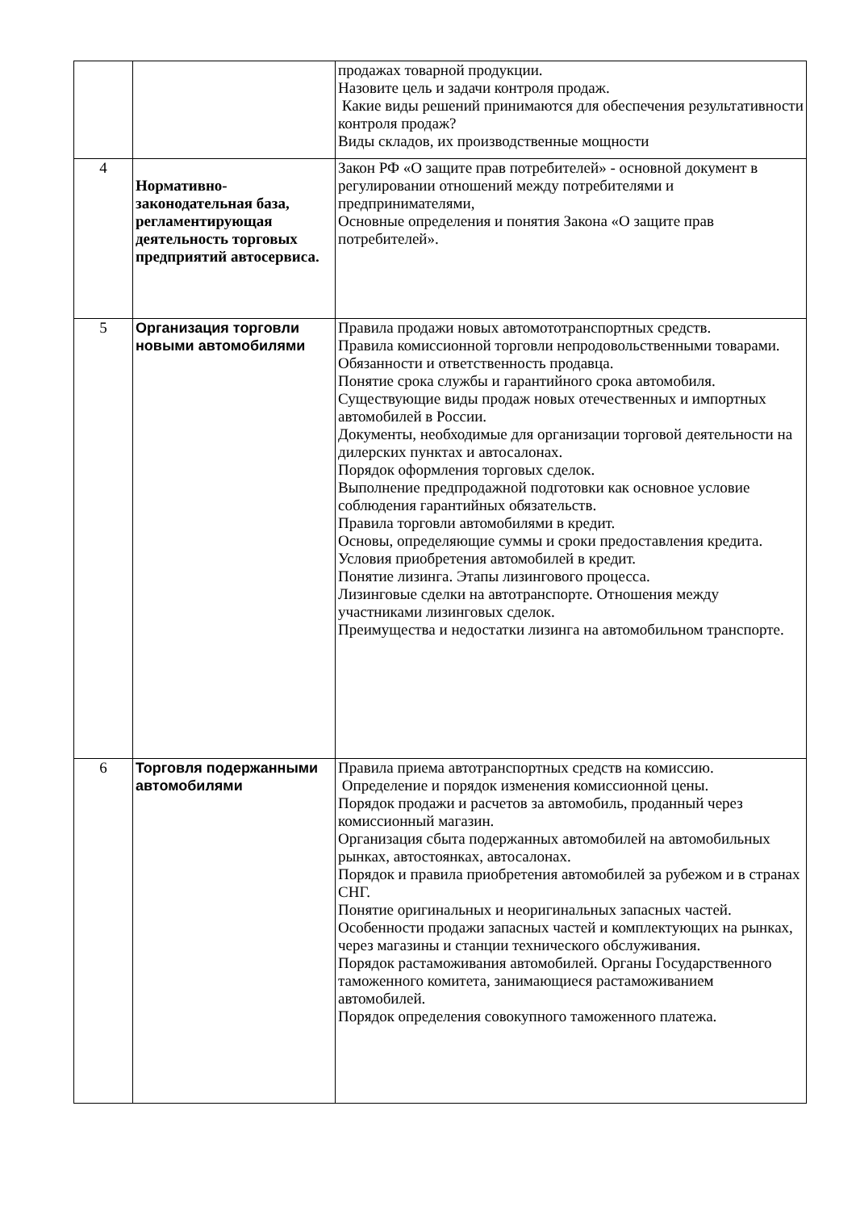| | | продажах товарной продукции. Назовите цель и задачи контроля продаж. Какие виды решений принимаются для обеспечения результативности контроля продаж? Виды складов, их производственные мощности |
| 4 | Нормативно-законодательная база, регламентирующая деятельность торговых предприятий автосервиса. | Закон РФ «О защите прав потребителей» - основной документ в регулировании отношений между потребителями и предпринимателями, Основные определения и понятия Закона «О защите прав потребителей». |
| 5 | Организация торговли новыми автомобилями | Правила продажи новых автомототранспортных средств. Правила комиссионной торговли непродовольственными товарами. Обязанности и ответственность продавца. Понятие срока службы и гарантийного срока автомобиля. Существующие виды продаж новых отечественных и импортных автомобилей в России. Документы, необходимые для организации торговой деятельности на дилерских пунктах и автосалонах. Порядок оформления торговых сделок. Выполнение предпродажной подготовки как основное условие соблюдения гарантийных обязательств. Правила торговли автомобилями в кредит. Основы, определяющие суммы и сроки предоставления кредита. Условия приобретения автомобилей в кредит. Понятие лизинга. Этапы лизингового процесса. Лизинговые сделки на автотранспорте. Отношения между участниками лизинговых сделок. Преимущества и недостатки лизинга на автомобильном транспорте. |
| 6 | Торговля подержанными автомобилями | Правила приема автотранспортных средств на комиссию. Определение и порядок изменения комиссионной цены. Порядок продажи и расчетов за автомобиль, проданный через комиссионный магазин. Организация сбыта подержанных автомобилей на автомобильных рынках, автостоянках, автосалонах. Порядок и правила приобретения автомобилей за рубежом и в странах СНГ. Понятие оригинальных и неоригинальных запасных частей. Особенности продажи запасных частей и комплектующих на рынках, через магазины и станции технического обслуживания. Порядок растаможивания автомобилей. Органы Государственного таможенного комитета, занимающиеся растаможиванием автомобилей. Порядок определения совокупного таможенного платежа. |